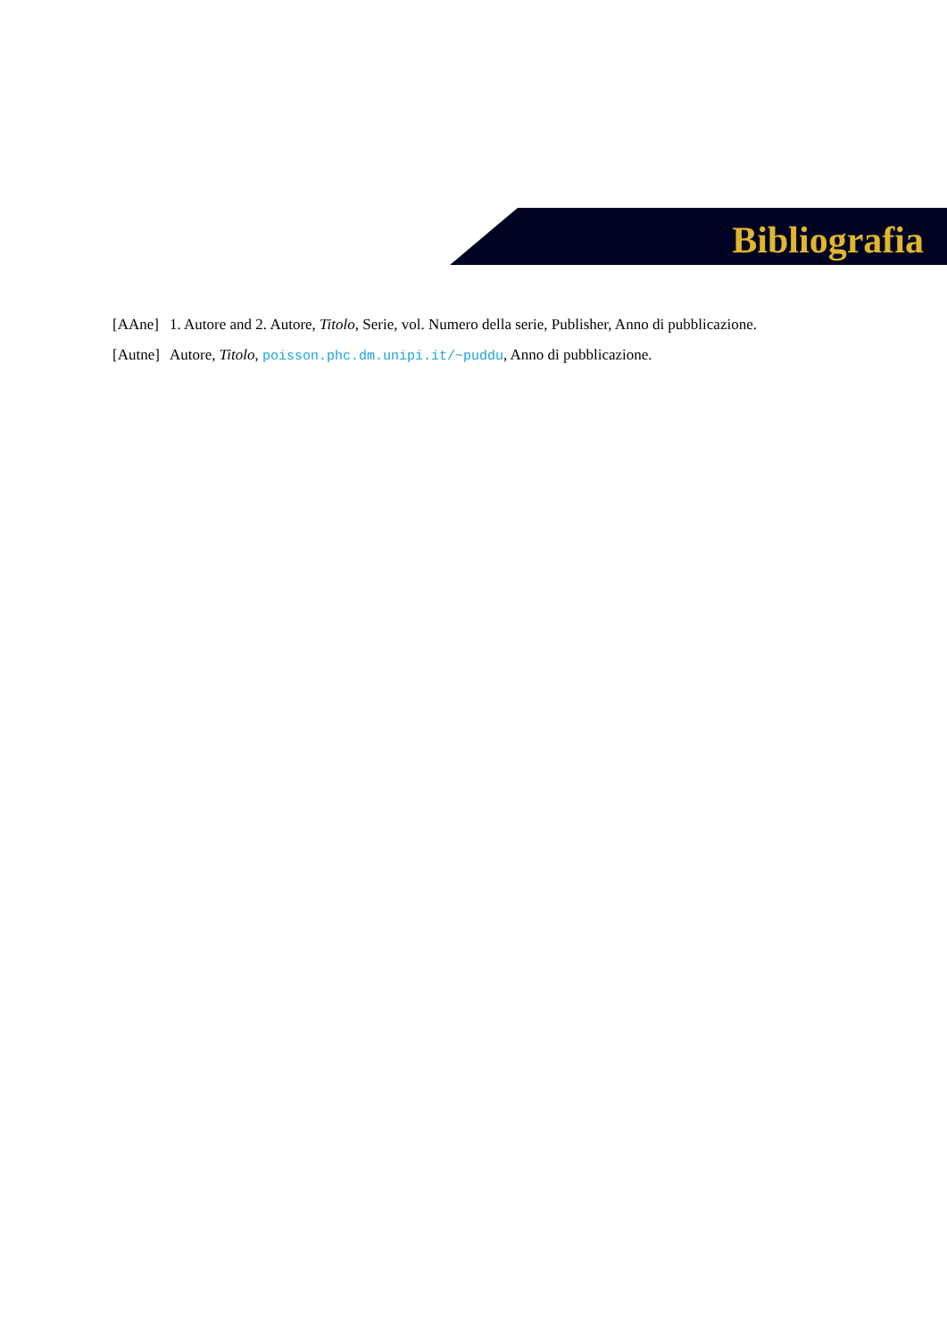Bibliografia
[AAne] 1. Autore and 2. Autore, Titolo, Serie, vol. Numero della serie, Publisher, Anno di pubblicazione.
[Autne] Autore, Titolo, poisson.phc.dm.unipi.it/~puddu, Anno di pubblicazione.